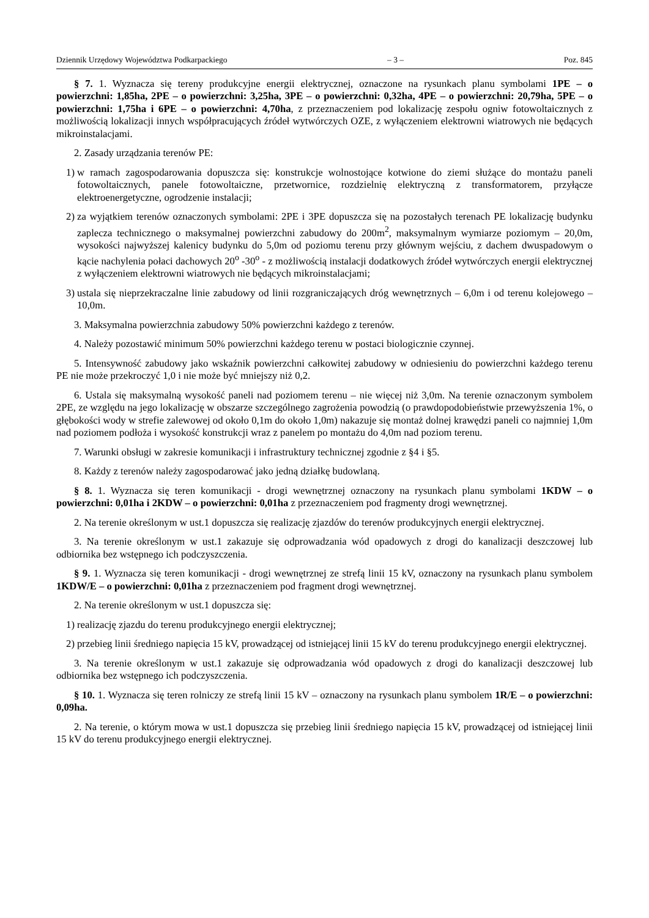Dziennik Urzędowy Województwa Podkarpackiego – 3 – Poz. 845
§ 7. 1. Wyznacza się tereny produkcyjne energii elektrycznej, oznaczone na rysunkach planu symbolami 1PE – o powierzchni: 1,85ha, 2PE – o powierzchni: 3,25ha, 3PE – o powierzchni: 0,32ha, 4PE – o powierzchni: 20,79ha, 5PE – o powierzchni: 1,75ha i 6PE – o powierzchni: 4,70ha, z przeznaczeniem pod lokalizację zespołu ogniw fotowoltaicznych z możliwością lokalizacji innych współpracujących źródeł wytwórczych OZE, z wyłączeniem elektrowni wiatrowych nie będących mikroinstalacjami.
2. Zasady urządzania terenów PE:
1) w ramach zagospodarowania dopuszcza się: konstrukcje wolnostojące kotwione do ziemi służące do montażu paneli fotowoltaicznych, panele fotowoltaiczne, przetwornice, rozdzielnię elektryczną z transformatorem, przyłącze elektroenergetyczne, ogrodzenie instalacji;
2) za wyjątkiem terenów oznaczonych symbolami: 2PE i 3PE dopuszcza się na pozostałych terenach PE lokalizację budynku zaplecza technicznego o maksymalnej powierzchni zabudowy do 200m<sup>2</sup>, maksymalnym wymiarze poziomym – 20,0m, wysokości najwyższej kalenicy budynku do 5,0m od poziomu terenu przy głównym wejściu, z dachem dwuspadowym o kącie nachylenia połaci dachowych 20<sup>o</sup> -30<sup>o</sup> - z możliwością instalacji dodatkowych źródeł wytwórczych energii elektrycznej z wyłączeniem elektrowni wiatrowych nie będących mikroinstalacjami;
3) ustala się nieprzekraczalne linie zabudowy od linii rozgraniczających dróg wewnętrznych – 6,0m i od terenu kolejowego – 10,0m.
3. Maksymalna powierzchnia zabudowy 50% powierzchni każdego z terenów.
4. Należy pozostawić minimum 50% powierzchni każdego terenu w postaci biologicznie czynnej.
5. Intensywność zabudowy jako wskaźnik powierzchni całkowitej zabudowy w odniesieniu do powierzchni każdego terenu PE nie może przekroczyć 1,0 i nie może być mniejszy niż 0,2.
6. Ustala się maksymalną wysokość paneli nad poziomem terenu – nie więcej niż 3,0m. Na terenie oznaczonym symbolem 2PE, ze względu na jego lokalizację w obszarze szczególnego zagrożenia powodzią (o prawdopodobieństwie przewyższenia 1%, o głębokości wody w strefie zalewowej od około 0,1m do około 1,0m) nakazuje się montaż dolnej krawędzi paneli co najmniej 1,0m nad poziomem podłoża i wysokość konstrukcji wraz z panelem po montażu do 4,0m nad poziom terenu.
7. Warunki obsługi w zakresie komunikacji i infrastruktury technicznej zgodnie z §4 i §5.
8. Każdy z terenów należy zagospodarować jako jedną działkę budowlaną.
§ 8. 1. Wyznacza się teren komunikacji - drogi wewnętrznej oznaczony na rysunkach planu symbolami 1KDW – o powierzchni: 0,01ha i 2KDW – o powierzchni: 0,01ha z przeznaczeniem pod fragmenty drogi wewnętrznej.
2. Na terenie określonym w ust.1 dopuszcza się realizację zjazdów do terenów produkcyjnych energii elektrycznej.
3. Na terenie określonym w ust.1 zakazuje się odprowadzania wód opadowych z drogi do kanalizacji deszczowej lub odbiornika bez wstępnego ich podczyszczenia.
§ 9. 1. Wyznacza się teren komunikacji - drogi wewnętrznej ze strefą linii 15 kV, oznaczony na rysunkach planu symbolem 1KDW/E – o powierzchni: 0,01ha z przeznaczeniem pod fragment drogi wewnętrznej.
2. Na terenie określonym w ust.1 dopuszcza się:
1) realizację zjazdu do terenu produkcyjnego energii elektrycznej;
2) przebieg linii średniego napięcia 15 kV, prowadzącej od istniejącej linii 15 kV do terenu produkcyjnego energii elektrycznej.
3. Na terenie określonym w ust.1 zakazuje się odprowadzania wód opadowych z drogi do kanalizacji deszczowej lub odbiornika bez wstępnego ich podczyszczenia.
§ 10. 1. Wyznacza się teren rolniczy ze strefą linii 15 kV – oznaczony na rysunkach planu symbolem 1R/E – o powierzchni: 0,09ha.
2. Na terenie, o którym mowa w ust.1 dopuszcza się przebieg linii średniego napięcia 15 kV, prowadzącej od istniejącej linii 15 kV do terenu produkcyjnego energii elektrycznej.